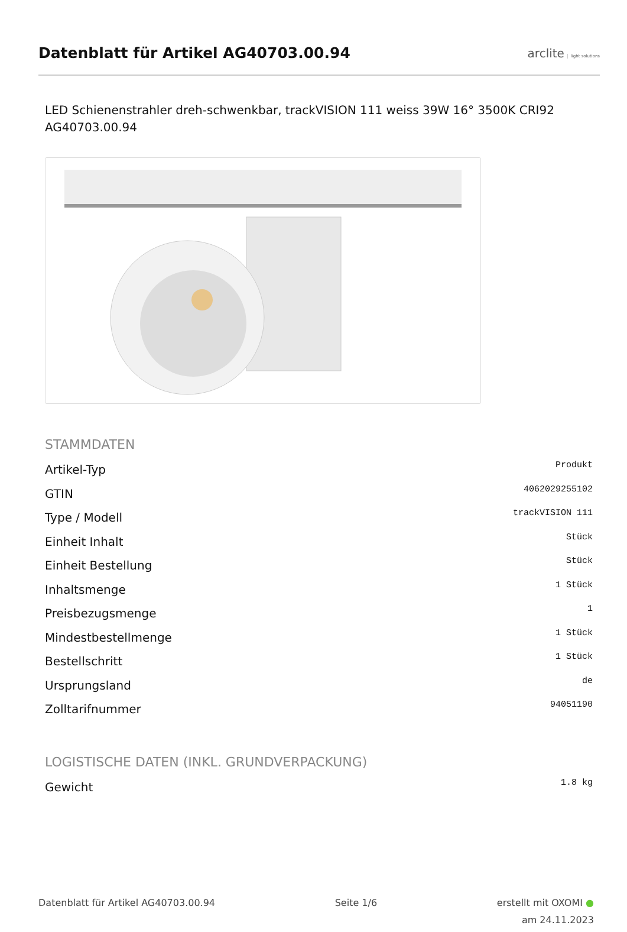Datenblatt für Artikel AG40703.00.94
arclite light solutions
LED Schienenstrahler dreh-schwenkbar, trackVISION 111 weiss 39W 16° 3500K CRI92
AG40703.00.94
STAMMDATEN
| Artikel-Typ | Produkt |
| GTIN | 4062029255102 |
| Type / Modell | trackVISION 111 |
| Einheit Inhalt | Stück |
| Einheit Bestellung | Stück |
| Inhaltsmenge | 1 Stück |
| Preisbezugsmenge | 1 |
| Mindestbestellmenge | 1 Stück |
| Bestellschritt | 1 Stück |
| Ursprungsland | de |
| Zolltarifnummer | 94051190 |
LOGISTISCHE DATEN (INKL. GRUNDVERPACKUNG)
| Gewicht | 1.8 kg |
Datenblatt für Artikel AG40703.00.94
Seite 1/6 erstellt mit OXOMI ●
am 24.11.2023